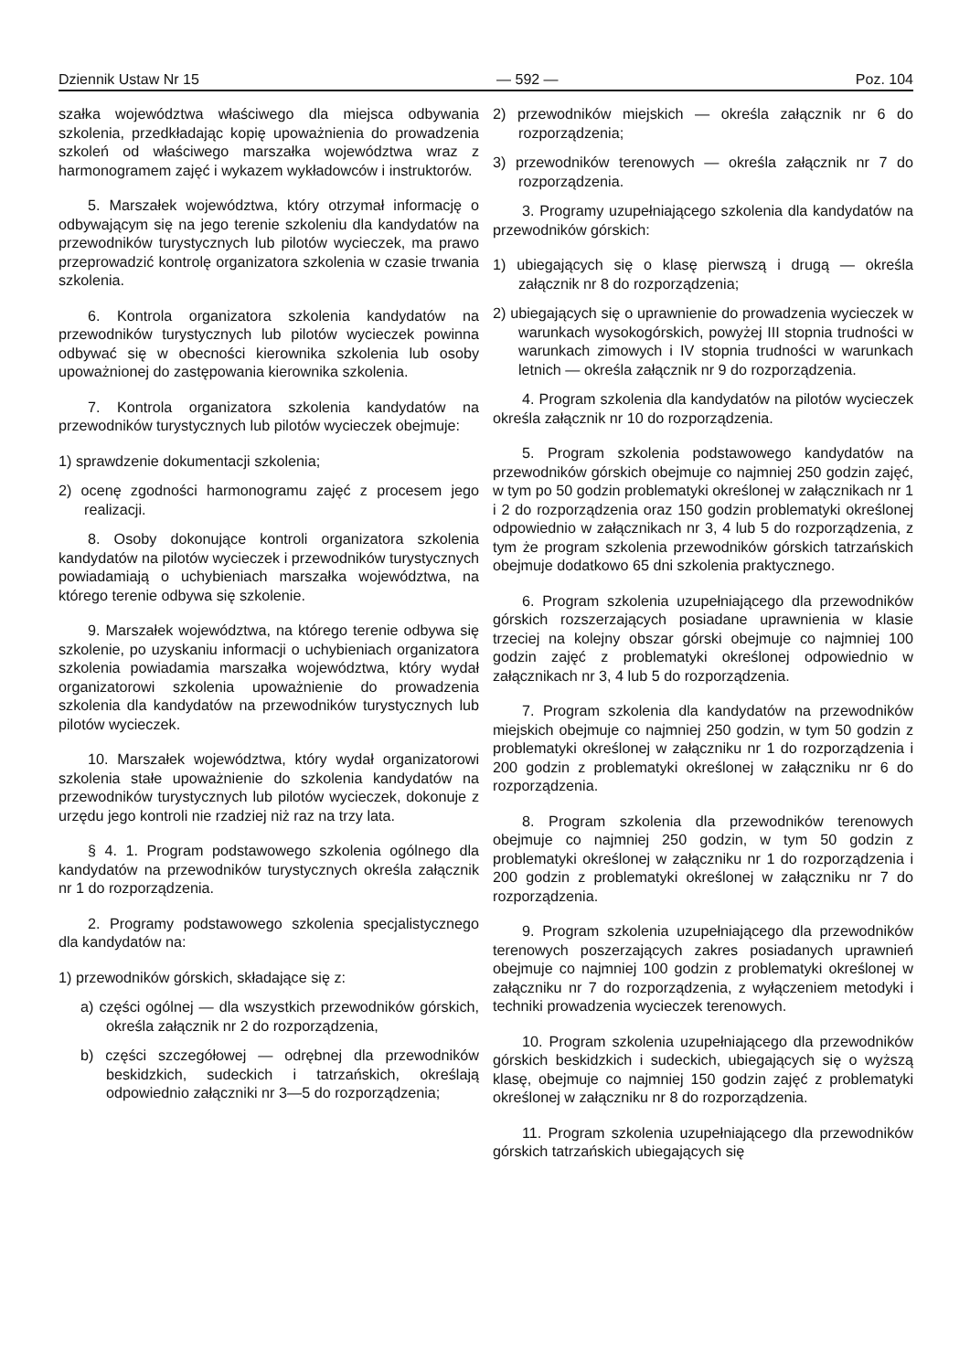Dziennik Ustaw Nr 15 — 592 — Poz. 104
szałka województwa właściwego dla miejsca odbywania szkolenia, przedkładając kopię upoważnienia do prowadzenia szkoleń od właściwego marszałka województwa wraz z harmonogramem zajęć i wykazem wykładowców i instruktorów.
5. Marszałek województwa, który otrzymał informację o odbywającym się na jego terenie szkoleniu dla kandydatów na przewodników turystycznych lub pilotów wycieczek, ma prawo przeprowadzić kontrolę organizatora szkolenia w czasie trwania szkolenia.
6. Kontrola organizatora szkolenia kandydatów na przewodników turystycznych lub pilotów wycieczek powinna odbywać się w obecności kierownika szkolenia lub osoby upoważnionej do zastępowania kierownika szkolenia.
7. Kontrola organizatora szkolenia kandydatów na przewodników turystycznych lub pilotów wycieczek obejmuje:
1) sprawdzenie dokumentacji szkolenia;
2) ocenę zgodności harmonogramu zajęć z procesem jego realizacji.
8. Osoby dokonujące kontroli organizatora szkolenia kandydatów na pilotów wycieczek i przewodników turystycznych powiadamiają o uchybieniach marszałka województwa, na którego terenie odbywa się szkolenie.
9. Marszałek województwa, na którego terenie odbywa się szkolenie, po uzyskaniu informacji o uchybieniach organizatora szkolenia powiadamia marszałka województwa, który wydał organizatorowi szkolenia upoważnienie do prowadzenia szkolenia dla kandydatów na przewodników turystycznych lub pilotów wycieczek.
10. Marszałek województwa, który wydał organizatorowi szkolenia stałe upoważnienie do szkolenia kandydatów na przewodników turystycznych lub pilotów wycieczek, dokonuje z urzędu jego kontroli nie rzadziej niż raz na trzy lata.
§ 4. 1. Program podstawowego szkolenia ogólnego dla kandydatów na przewodników turystycznych określa załącznik nr 1 do rozporządzenia.
2. Programy podstawowego szkolenia specjalistycznego dla kandydatów na:
1) przewodników górskich, składające się z:
a) części ogólnej — dla wszystkich przewodników górskich, określa załącznik nr 2 do rozporządzenia,
b) części szczegółowej — odrębnej dla przewodników beskidzkich, sudeckich i tatrzańskich, określają odpowiednio załączniki nr 3—5 do rozporządzenia;
2) przewodników miejskich — określa załącznik nr 6 do rozporządzenia;
3) przewodników terenowych — określa załącznik nr 7 do rozporządzenia.
3. Programy uzupełniającego szkolenia dla kandydatów na przewodników górskich:
1) ubiegających się o klasę pierwszą i drugą — określa załącznik nr 8 do rozporządzenia;
2) ubiegających się o uprawnienie do prowadzenia wycieczek w warunkach wysokogórskich, powyżej III stopnia trudności w warunkach zimowych i IV stopnia trudności w warunkach letnich — określa załącznik nr 9 do rozporządzenia.
4. Program szkolenia dla kandydatów na pilotów wycieczek określa załącznik nr 10 do rozporządzenia.
5. Program szkolenia podstawowego kandydatów na przewodników górskich obejmuje co najmniej 250 godzin zajęć, w tym po 50 godzin problematyki określonej w załącznikach nr 1 i 2 do rozporządzenia oraz 150 godzin problematyki określonej odpowiednio w załącznikach nr 3, 4 lub 5 do rozporządzenia, z tym że program szkolenia przewodników górskich tatrzańskich obejmuje dodatkowo 65 dni szkolenia praktycznego.
6. Program szkolenia uzupełniającego dla przewodników górskich rozszerzających posiadane uprawnienia w klasie trzeciej na kolejny obszar górski obejmuje co najmniej 100 godzin zajęć z problematyki określonej odpowiednio w załącznikach nr 3, 4 lub 5 do rozporządzenia.
7. Program szkolenia dla kandydatów na przewodników miejskich obejmuje co najmniej 250 godzin, w tym 50 godzin z problematyki określonej w załączniku nr 1 do rozporządzenia i 200 godzin z problematyki określonej w załączniku nr 6 do rozporządzenia.
8. Program szkolenia dla przewodników terenowych obejmuje co najmniej 250 godzin, w tym 50 godzin z problematyki określonej w załączniku nr 1 do rozporządzenia i 200 godzin z problematyki określonej w załączniku nr 7 do rozporządzenia.
9. Program szkolenia uzupełniającego dla przewodników terenowych poszerzających zakres posiadanych uprawnień obejmuje co najmniej 100 godzin z problematyki określonej w załączniku nr 7 do rozporządzenia, z wyłączeniem metodyki i techniki prowadzenia wycieczek terenowych.
10. Program szkolenia uzupełniającego dla przewodników górskich beskidzkich i sudeckich, ubiegających się o wyższą klasę, obejmuje co najmniej 150 godzin zajęć z problematyki określonej w załączniku nr 8 do rozporządzenia.
11. Program szkolenia uzupełniającego dla przewodników górskich tatrzańskich ubiegających się